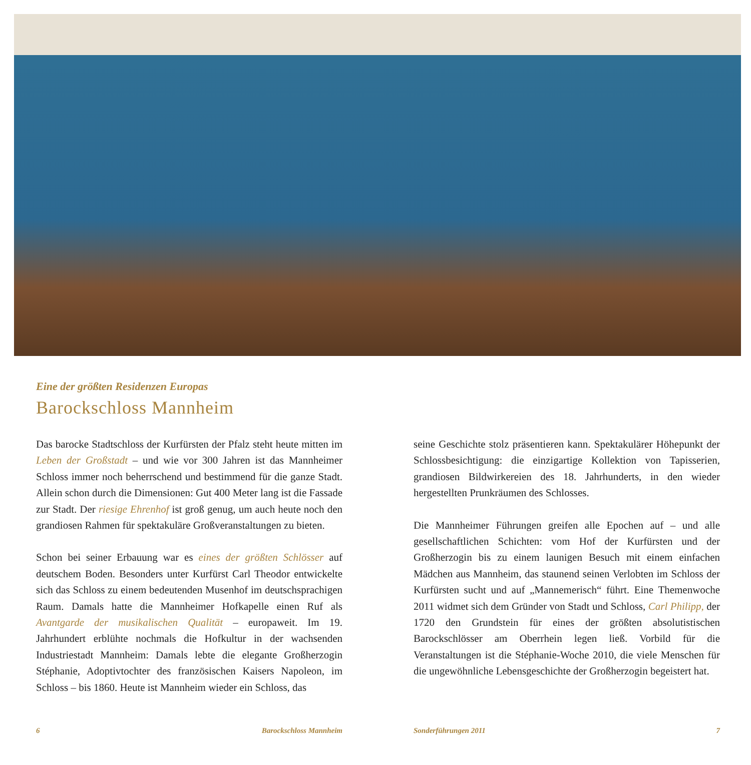Eine der größten Residenzen Europas
Barockschloss Mannheim
Das barocke Stadtschloss der Kurfürsten der Pfalz steht heute mitten im Leben der Großstadt – und wie vor 300 Jahren ist das Mannheimer Schloss immer noch beherrschend und bestimmend für die ganze Stadt. Allein schon durch die Dimensionen: Gut 400 Meter lang ist die Fassade zur Stadt. Der riesige Ehrenhof ist groß genug, um auch heute noch den grandiosen Rahmen für spektakuläre Großveranstaltungen zu bieten.
Schon bei seiner Erbauung war es eines der größten Schlösser auf deutschem Boden. Besonders unter Kurfürst Carl Theodor entwickelte sich das Schloss zu einem bedeutenden Musenhof im deutschsprachigen Raum. Damals hatte die Mannheimer Hofkapelle einen Ruf als Avantgarde der musikalischen Qualität – europaweit. Im 19. Jahrhundert erblühte nochmals die Hofkultur in der wachsenden Industriestadt Mannheim: Damals lebte die elegante Großherzogin Stéphanie, Adoptivtochter des französischen Kaisers Napoleon, im Schloss – bis 1860. Heute ist Mannheim wieder ein Schloss, das
seine Geschichte stolz präsentieren kann. Spektakulärer Höhepunkt der Schlossbesichtigung: die einzigartige Kollektion von Tapisserien, grandiosen Bildwirkereien des 18. Jahrhunderts, in den wieder hergestellten Prunkräumen des Schlosses.
Die Mannheimer Führungen greifen alle Epochen auf – und alle gesellschaftlichen Schichten: vom Hof der Kurfürsten und der Großherzogin bis zu einem launigen Besuch mit einem einfachen Mädchen aus Mannheim, das staunend seinen Verlobten im Schloss der Kurfürsten sucht und auf „Mannemerisch“ führt. Eine Themenwoche 2011 widmet sich dem Gründer von Stadt und Schloss, Carl Philipp, der 1720 den Grundstein für eines der größten absolutistischen Barockschlösser am Oberrhein legen ließ. Vorbild für die Veranstaltungen ist die Stéphanie-Woche 2010, die viele Menschen für die ungewöhnliche Lebensgeschichte der Großherzogin begeistert hat.
6 Barockschloss Mannheim Sonderführungen 2011 7